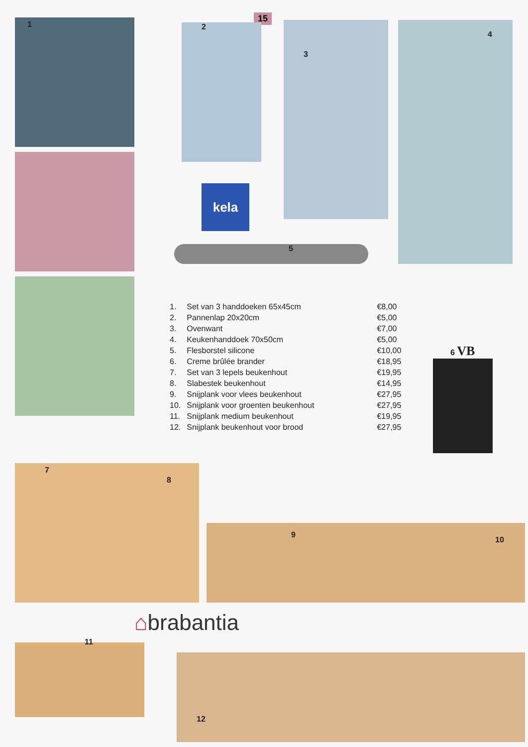15
kela
1 2
3
4
5
6 VB
| 1. | Set van 3 handdoeken 65x45cm | €8,00 |
| 2. | Pannenlap 20x20cm | €5,00 |
| 3. | Ovenwant | €7,00 |
| 4. | Keukenhanddoek 70x50cm | €5,00 |
| 5. | Flesborstel silicone | €10,00 |
| 6. | Creme brûlée brander | €18,95 |
| 7. | Set van 3 lepels beukenhout | €19,95 |
| 8. | Slabestek beukenhout | €14,95 |
| 9. | Snijplank voor vlees beukenhout | €27,95 |
| 10. | Snijplank voor groenten beukenhout | €27,95 |
| 11. | Snijplank medium beukenhout | €19,95 |
| 12. | Snijplank beukenhout voor brood | €27,95 |
7
8
9
10
11
12
⌂brabantia